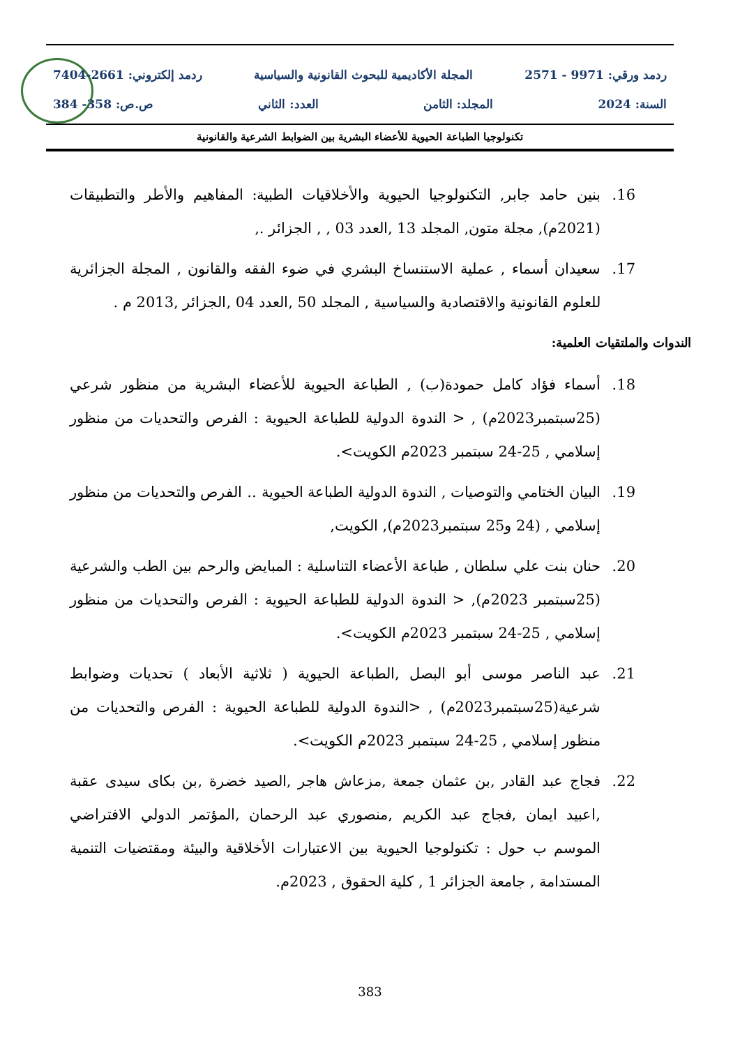ردمد ورقي: 9971 - 2571 المجلة الأكاديمية للبحوث القانونية والسياسية ردمد إلكتروني: 2661-7404
السنة: 2024 المجلد: الثامن العدد: الثاني ص.ص: 358- 384
تكنولوجيا الطباعة الحيوية للأعضاء البشرية بين الضوابط الشرعية والقانونية
16. بنين حامد جابر, التكنولوجيا الحيوية والأخلاقيات الطبية: المفاهيم والأطر والتطبيقات (2021م), مجلة متون, المجلد 13 ,العدد 03 , , الجزائر .,
17. سعيدان أسماء , عملية الاستنساخ البشري في ضوء الفقه والقانون , المجلة الجزائرية للعلوم القانونية والاقتصادية والسياسية , المجلد 50 ,العدد 04 ,الجزائر ,2013 م .
الندوات والملتقيات العلمية:
18. أسماء فؤاد كامل حمودة(ب) , الطباعة الحيوية للأعضاء البشرية من منظور شرعي (25سبتمبر2023م) , < الندوة الدولية للطباعة الحيوية : الفرص والتحديات من منظور إسلامي , 25-24 سبتمبر 2023م الكويت>.
19. البيان الختامي والتوصيات , الندوة الدولية الطباعة الحيوية .. الفرص والتحديات من منظور إسلامي , (24 و25 سبتمبر2023م), الكويت,
20. حنان بنت علي سلطان , طباعة الأعضاء التناسلية : المبايض والرحم بين الطب والشرعية (25سبتمبر 2023م), < الندوة الدولية للطباعة الحيوية : الفرص والتحديات من منظور إسلامي , 25-24 سبتمبر 2023م الكويت>.
21. عبد الناصر موسى أبو البصل ,الطباعة الحيوية ( ثلاثية الأبعاد ) تحديات وضوابط شرعية(25سبتمبر2023م) , <الندوة الدولية للطباعة الحيوية : الفرص والتحديات من منظور إسلامي , 25-24 سبتمبر 2023م الكويت>.
22. فجاج عبد القادر ,بن عثمان جمعة ,مزعاش هاجر ,الصيد خضرة ,بن بكاى سيدى عقبة ,اعبيد ايمان ,فجاج عبد الكريم ,منصوري عبد الرحمان ,المؤتمر الدولي الافتراضي الموسم ب حول : تكنولوجيا الحيوية بين الاعتبارات الأخلاقية والبيئة ومقتضيات التنمية المستدامة , جامعة الجزائر 1 , كلية الحقوق , 2023م.
383